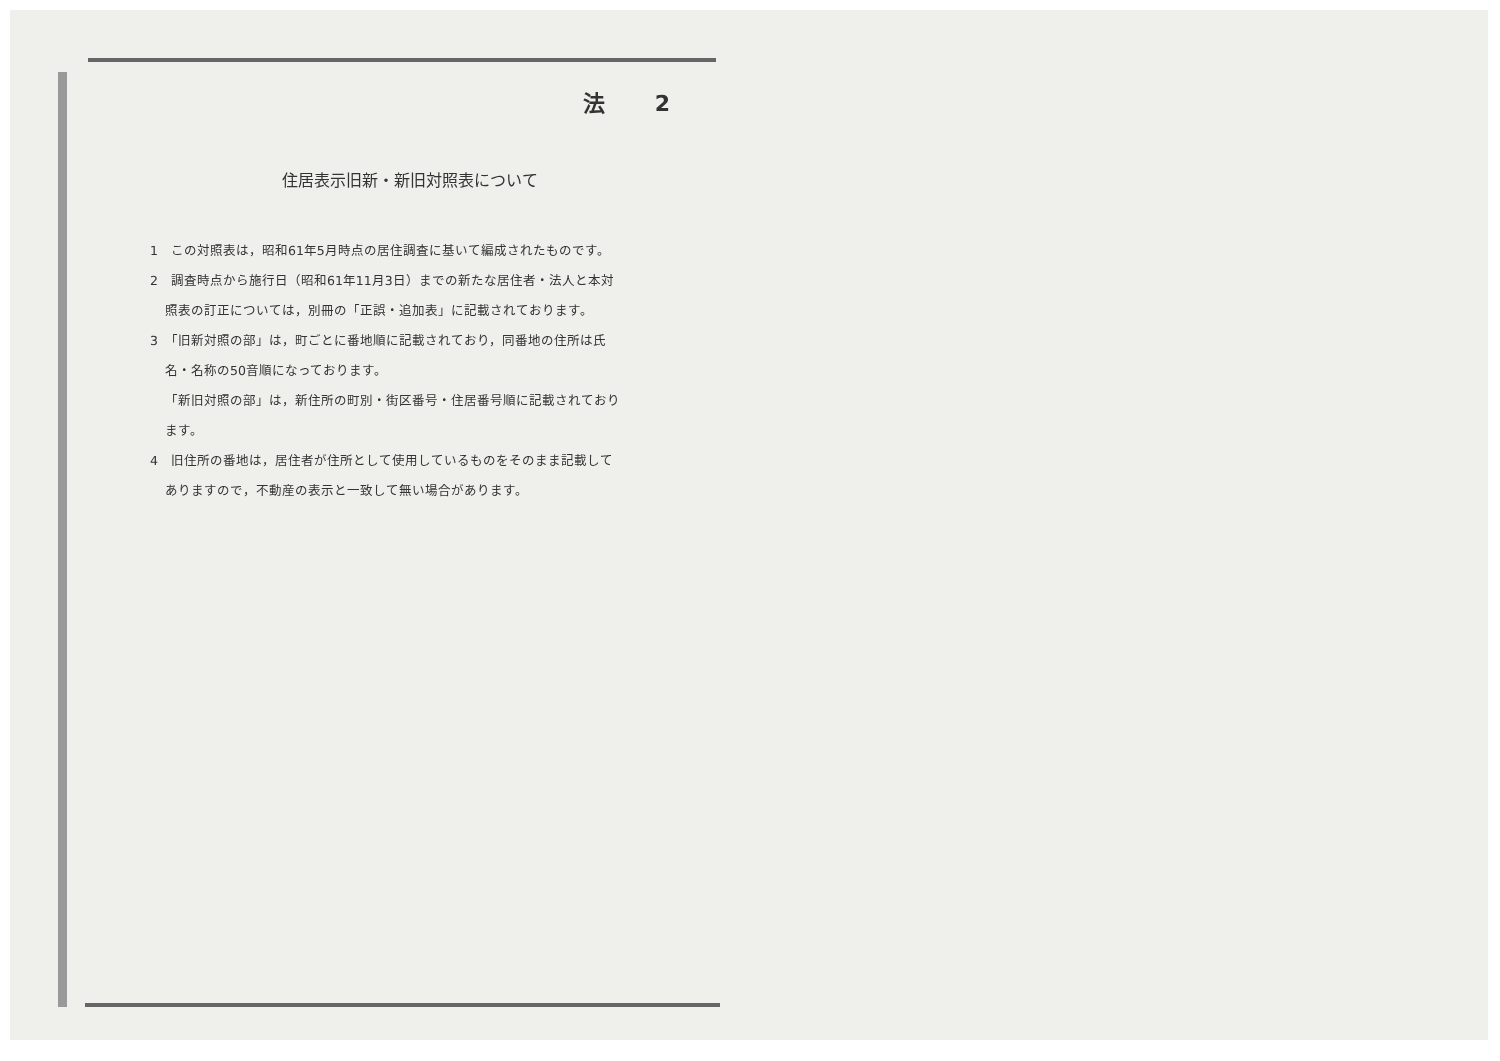法 2
住居表示旧新・新旧対照表について
1　この対照表は，昭和61年5月時点の居住調査に基いて編成されたものです。
2　調査時点から施行日（昭和61年11月3日）までの新たな居住者・法人と本対
照表の訂正については，別冊の「正誤・追加表」に記載されております。
3　「旧新対照の部」は，町ごとに番地順に記載されており，同番地の住所は氏
名・名称の50音順になっております。
「新旧対照の部」は，新住所の町別・街区番号・住居番号順に記載されており
ます。
4　旧住所の番地は，居住者が住所として使用しているものをそのまま記載して
ありますので，不動産の表示と一致して無い場合があります。